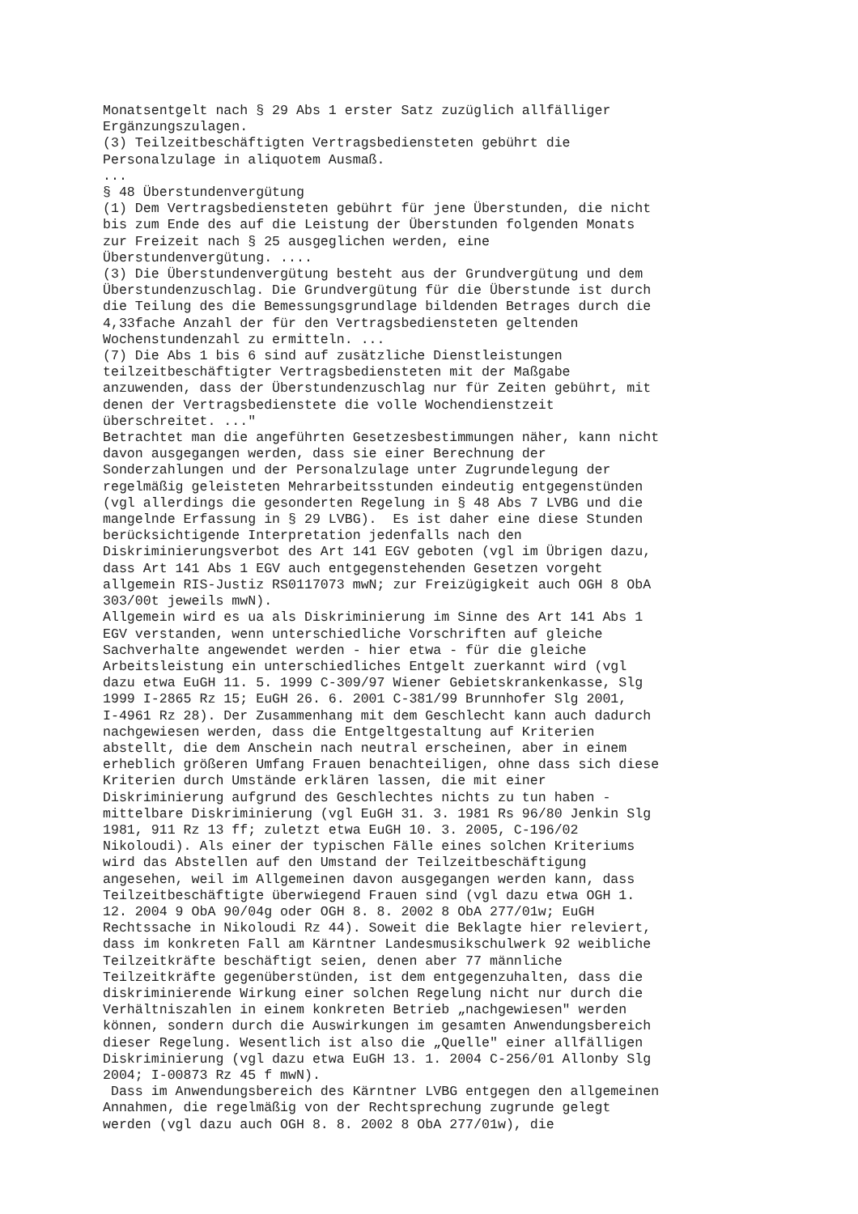Monatsentgelt nach § 29 Abs 1 erster Satz zuzüglich allfälliger Ergänzungszulagen. (3) Teilzeitbeschäftigten Vertragsbediensteten gebührt die Personalzulage in aliquotem Ausmaß. ... § 48 Überstundenvergütung (1) Dem Vertragsbediensteten gebührt für jene Überstunden, die nicht bis zum Ende des auf die Leistung der Überstunden folgenden Monats zur Freizeit nach § 25 ausgeglichen werden, eine Überstundenvergütung. .... (3) Die Überstundenvergütung besteht aus der Grundvergütung und dem Überstundenzuschlag. Die Grundvergütung für die Überstunde ist durch die Teilung des die Bemessungsgrundlage bildenden Betrages durch die 4,33fache Anzahl der für den Vertragsbediensteten geltenden Wochenstundenzahl zu ermitteln. ... (7) Die Abs 1 bis 6 sind auf zusätzliche Dienstleistungen teilzeitbeschäftigter Vertragsbediensteten mit der Maßgabe anzuwenden, dass der Überstundenzuschlag nur für Zeiten gebührt, mit denen der Vertragsbedienstete die volle Wochendienstzeit überschreitet. ..." Betrachtet man die angeführten Gesetzesbestimmungen näher, kann nicht davon ausgegangen werden, dass sie einer Berechnung der Sonderzahlungen und der Personalzulage unter Zugrundelegung der regelmäßig geleisteten Mehrarbeitsstunden eindeutig entgegenstünden (vgl allerdings die gesonderten Regelung in § 48 Abs 7 LVBG und die mangelnde Erfassung in § 29 LVBG). Es ist daher eine diese Stunden berücksichtigende Interpretation jedenfalls nach den Diskriminierungsverbot des Art 141 EGV geboten (vgl im Übrigen dazu, dass Art 141 Abs 1 EGV auch entgegenstehenden Gesetzen vorgeht allgemein RIS-Justiz RS0117073 mwN; zur Freizügigkeit auch OGH 8 ObA 303/00t jeweils mwN). Allgemein wird es ua als Diskriminierung im Sinne des Art 141 Abs 1 EGV verstanden, wenn unterschiedliche Vorschriften auf gleiche Sachverhalte angewendet werden - hier etwa - für die gleiche Arbeitsleistung ein unterschiedliches Entgelt zuerkannt wird (vgl dazu etwa EuGH 11. 5. 1999 C-309/97 Wiener Gebietskrankenkasse, Slg 1999 I-2865 Rz 15; EuGH 26. 6. 2001 C-381/99 Brunnhofer Slg 2001, I-4961 Rz 28). Der Zusammenhang mit dem Geschlecht kann auch dadurch nachgewiesen werden, dass die Entgeltgestaltung auf Kriterien abstellt, die dem Anschein nach neutral erscheinen, aber in einem erheblich größeren Umfang Frauen benachteiligen, ohne dass sich diese Kriterien durch Umstände erklären lassen, die mit einer Diskriminierung aufgrund des Geschlechtes nichts zu tun haben - mittelbare Diskriminierung (vgl EuGH 31. 3. 1981 Rs 96/80 Jenkin Slg 1981, 911 Rz 13 ff; zuletzt etwa EuGH 10. 3. 2005, C-196/02 Nikoloudi). Als einer der typischen Fälle eines solchen Kriteriums wird das Abstellen auf den Umstand der Teilzeitbeschäftigung angesehen, weil im Allgemeinen davon ausgegangen werden kann, dass Teilzeitbeschäftigte überwiegend Frauen sind (vgl dazu etwa OGH 1. 12. 2004 9 ObA 90/04g oder OGH 8. 8. 2002 8 ObA 277/01w; EuGH Rechtssache in Nikoloudi Rz 44). Soweit die Beklagte hier releviert, dass im konkreten Fall am Kärntner Landesmusikschulwerk 92 weibliche Teilzeitkräfte beschäftigt seien, denen aber 77 männliche Teilzeitkräfte gegenüberstünden, ist dem entgegenzuhalten, dass die diskriminierende Wirkung einer solchen Regelung nicht nur durch die Verhältniszahlen in einem konkreten Betrieb „nachgewiesen" werden können, sondern durch die Auswirkungen im gesamten Anwendungsbereich dieser Regelung. Wesentlich ist also die „Quelle" einer allfälligen Diskriminierung (vgl dazu etwa EuGH 13. 1. 2004 C-256/01 Allonby Slg 2004; I-00873 Rz 45 f mwN). Dass im Anwendungsbereich des Kärntner LVBG entgegen den allgemeinen Annahmen, die regelmäßig von der Rechtsprechung zugrunde gelegt werden (vgl dazu auch OGH 8. 8. 2002 8 ObA 277/01w), die